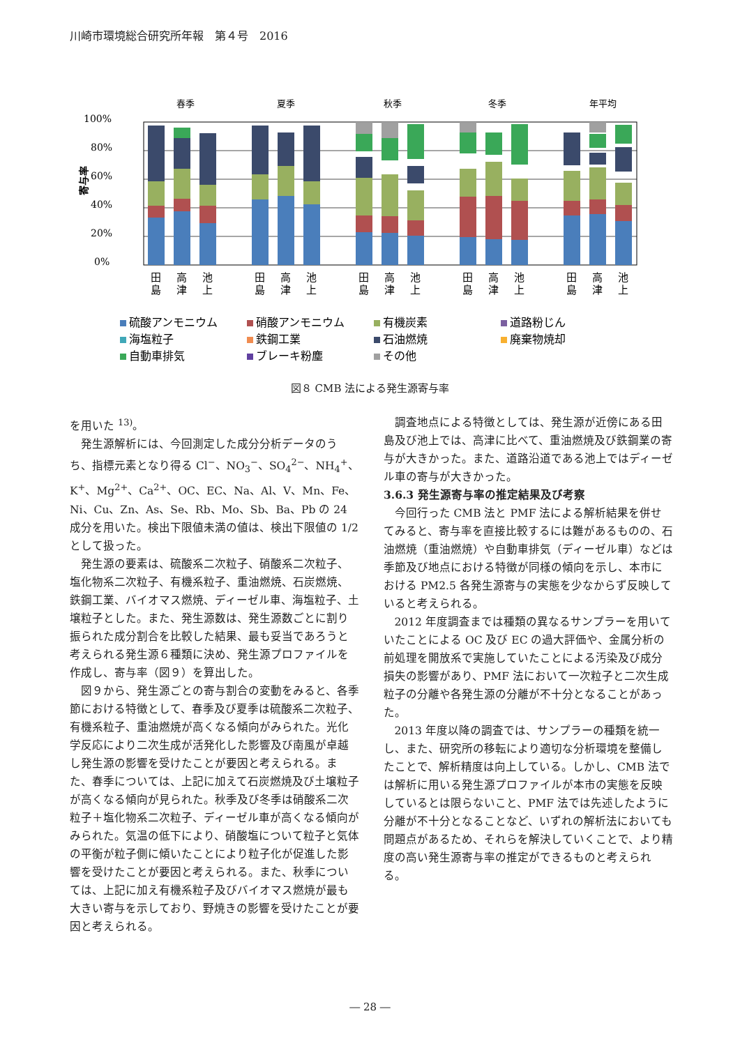川崎市環境総合研究所年報　第４号　2016
春季
夏季
秋季
冬季
年平均
100%
80%
60%
40%
20%
0%
寄与率
田
高
池
田
高
池
田
高
池
田
高
池
田
高
池
島
津
上
島
津
上
島
津
上
島
津
上
島
津
上
硫酸アンモニウム
硝酸アンモニウム
有機炭素
道路粉じん
海塩粒子
鉄鋼工業
石油燃焼
廃棄物焼却
自動車排気
ブレーキ粉塵
その他
図８ CMB 法による発生源寄与率
を用いた <sup>13)</sup>。
発生源解析には、今回測定した成分分析データのうち、指標元素となり得る Cl<sup>−</sup>、NO<sub>3</sub><sup>−</sup>、SO<sub>4</sub><sup>2−</sup>、NH<sub>4</sub><sup>+</sup>、K<sup>+</sup>、Mg<sup>2+</sup>、Ca<sup>2+</sup>、OC、EC、Na、Al、V、Mn、Fe、Ni、Cu、Zn、As、Se、Rb、Mo、Sb、Ba、Pb の 24 成分を用いた。検出下限値未満の値は、検出下限値の 1/2 として扱った。
発生源の要素は、硫酸系二次粒子、硝酸系二次粒子、塩化物系二次粒子、有機系粒子、重油燃焼、石炭燃焼、鉄鋼工業、バイオマス燃焼、ディーゼル車、海塩粒子、土壌粒子とした。また、発生源数は、発生源数ごとに割り振られた成分割合を比較した結果、最も妥当であろうと考えられる発生源６種類に決め、発生源プロファイルを作成し、寄与率（図９）を算出した。
図９から、発生源ごとの寄与割合の変動をみると、各季節における特徴として、春季及び夏季は硫酸系二次粒子、有機系粒子、重油燃焼が高くなる傾向がみられた。光化学反応により二次生成が活発化した影響及び南風が卓越し発生源の影響を受けたことが要因と考えられる。また、春季については、上記に加えて石炭燃焼及び土壌粒子が高くなる傾向が見られた。秋季及び冬季は硝酸系二次粒子＋塩化物系二次粒子、ディーゼル車が高くなる傾向がみられた。気温の低下により、硝酸塩について粒子と気体の平衡が粒子側に傾いたことにより粒子化が促進した影響を受けたことが要因と考えられる。また、秋季については、上記に加え有機系粒子及びバイオマス燃焼が最も大きい寄与を示しており、野焼きの影響を受けたことが要因と考えられる。
調査地点による特徴としては、発生源が近傍にある田島及び池上では、高津に比べて、重油燃焼及び鉄鋼業の寄与が大きかった。また、道路沿道である池上ではディーゼル車の寄与が大きかった。
3.6.3 発生源寄与率の推定結果及び考察
今回行った CMB 法と PMF 法による解析結果を併せてみると、寄与率を直接比較するには難があるものの、石油燃焼（重油燃焼）や自動車排気（ディーゼル車）などは季節及び地点における特徴が同様の傾向を示し、本市における PM2.5 各発生源寄与の実態を少なからず反映していると考えられる。
2012 年度調査までは種類の異なるサンプラーを用いていたことによる OC 及び EC の過大評価や、金属分析の前処理を開放系で実施していたことによる汚染及び成分損失の影響があり、PMF 法において一次粒子と二次生成粒子の分離や各発生源の分離が不十分となることがあった。
2013 年度以降の調査では、サンプラーの種類を統一し、また、研究所の移転により適切な分析環境を整備したことで、解析精度は向上している。しかし、CMB 法では解析に用いる発生源プロファイルが本市の実態を反映しているとは限らないこと、PMF 法では先述したように分離が不十分となることなど、いずれの解析法においても問題点があるため、それらを解決していくことで、より精度の高い発生源寄与率の推定ができるものと考えられる。
― 28 ―